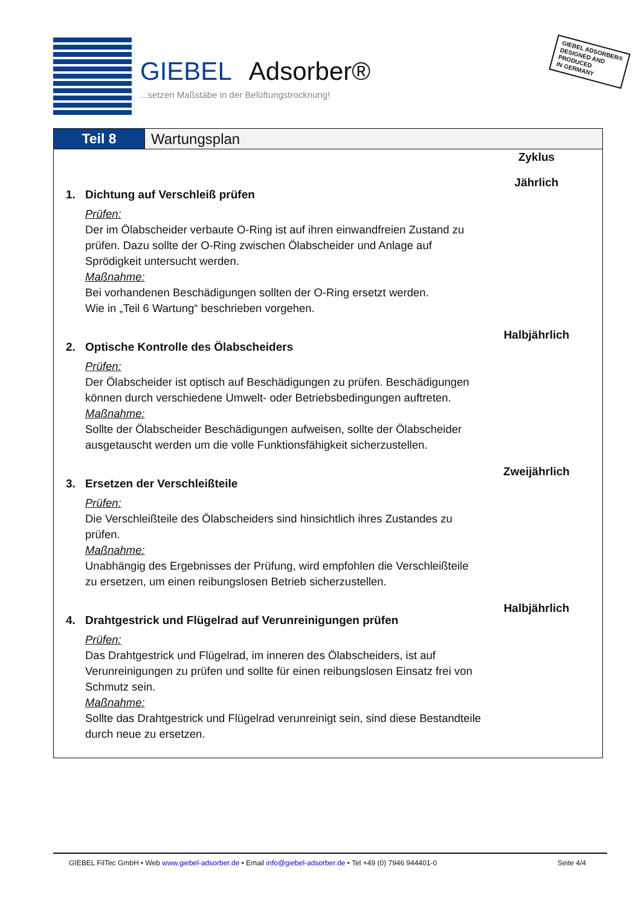GIEBEL Adsorber®
...setzen Maßstäbe in der Belüftungstrocknung!
GIEBEL ADSORBER®
DESIGNED AND
PRODUCED
IN GERMANY
Teil 8 Wartungsplan
Zyklus
1. Dichtung auf Verschleiß prüfen
Prüfen:
Der im Ölabscheider verbaute O-Ring ist auf ihren einwandfreien Zustand zu prüfen. Dazu sollte der O-Ring zwischen Ölabscheider und Anlage auf Sprödigkeit untersucht werden.
Maßnahme:
Bei vorhandenen Beschädigungen sollten der O-Ring ersetzt werden.
Wie in „Teil 6 Wartung“ beschrieben vorgehen.
Jährlich
2. Optische Kontrolle des Ölabscheiders
Prüfen:
Der Ölabscheider ist optisch auf Beschädigungen zu prüfen. Beschädigungen können durch verschiedene Umwelt- oder Betriebsbedingungen auftreten.
Maßnahme:
Sollte der Ölabscheider Beschädigungen aufweisen, sollte der Ölabscheider ausgetauscht werden um die volle Funktionsfähigkeit sicherzustellen.
Halbjährlich
3. Ersetzen der Verschleißteile
Prüfen:
Die Verschleißteile des Ölabscheiders sind hinsichtlich ihres Zustandes zu prüfen.
Maßnahme:
Unabhängig des Ergebnisses der Prüfung, wird empfohlen die Verschleißteile zu ersetzen, um einen reibungslosen Betrieb sicherzustellen.
Zweijährlich
4. Drahtgestrick und Flügelrad auf Verunreinigungen prüfen
Prüfen:
Das Drahtgestrick und Flügelrad, im inneren des Ölabscheiders, ist auf Verunreinigungen zu prüfen und sollte für einen reibungslosen Einsatz frei von Schmutz sein.
Maßnahme:
Sollte das Drahtgestrick und Flügelrad verunreinigt sein, sind diese Bestandteile durch neue zu ersetzen.
Halbjährlich
GIEBEL FilTec GmbH • Web www.giebel-adsorber.de • Email info@giebel-adsorber.de • Tel +49 (0) 7946 944401-0 Seite 4/4